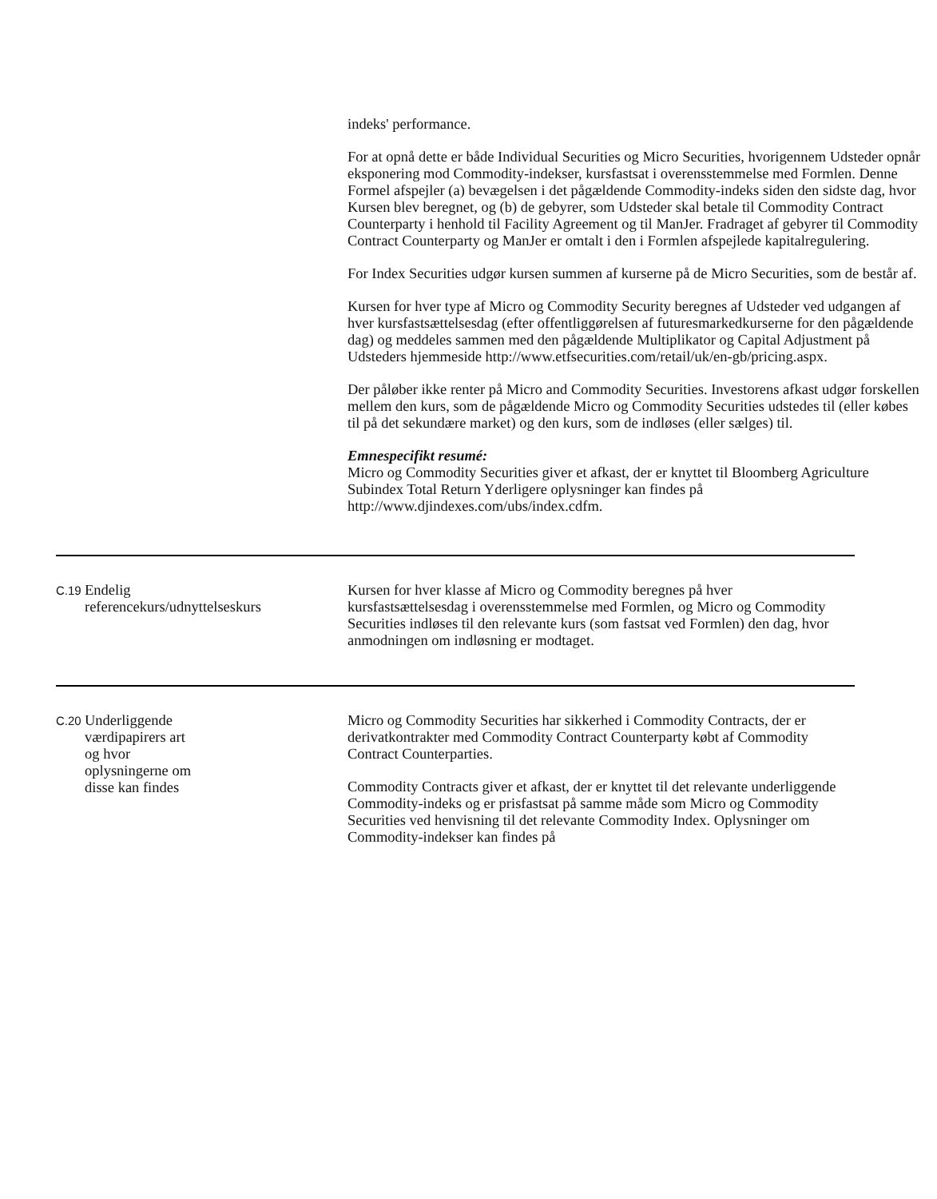indeks' performance.
For at opnå dette er både Individual Securities og Micro Securities, hvorigennem Udsteder opnår eksponering mod Commodity-indekser, kursfastsat i overensstemmelse med Formlen. Denne Formel afspejler (a) bevægelsen i det pågældende Commodity-indeks siden den sidste dag, hvor Kursen blev beregnet, og (b) de gebyrer, som Udsteder skal betale til Commodity Contract Counterparty i henhold til Facility Agreement og til ManJer. Fradraget af gebyrer til Commodity Contract Counterparty og ManJer er omtalt i den i Formlen afspejlede kapitalregulering.
For Index Securities udgør kursen summen af kurserne på de Micro Securities, som de består af.
Kursen for hver type af Micro og Commodity Security beregnes af Udsteder ved udgangen af hver kursfastsættelsesdag (efter offentliggørelsen af futuresmarkedkurserne for den pågældende dag) og meddeles sammen med den pågældende Multiplikator og Capital Adjustment på Udsteders hjemmeside http://www.etfsecurities.com/retail/uk/en-gb/pricing.aspx.
Der påløber ikke renter på Micro and Commodity Securities. Investorens afkast udgør forskellen mellem den kurs, som de pågældende Micro og Commodity Securities udstedes til (eller købes til på det sekundære market) og den kurs, som de indløses (eller sælges) til.
Emnespecifikt resumé:
Micro og Commodity Securities giver et afkast, der er knyttet til Bloomberg Agriculture Subindex Total Return Yderligere oplysninger kan findes på http://www.djindexes.com/ubs/index.cdfm.
| C.19 | Endelig referencekurs/udnyttelseskurs | Kursen for hver klasse af Micro og Commodity beregnes på hver kursfastsættelsesdag i overensstemmelse med Formlen, og Micro og Commodity Securities indløses til den relevante kurs (som fastsat ved Formlen) den dag, hvor anmodningen om indløsning er modtaget. |
| C.20 | Underliggende værdipapirers art og hvor oplysningerne om disse kan findes | Micro og Commodity Securities har sikkerhed i Commodity Contracts, der er derivatkontrakter med Commodity Contract Counterparty købt af Commodity Contract Counterparties. Commodity Contracts giver et afkast, der er knyttet til det relevante underliggende Commodity-indeks og er prisfastsat på samme måde som Micro og Commodity Securities ved henvisning til det relevante Commodity Index. Oplysninger om Commodity-indekser kan findes på |